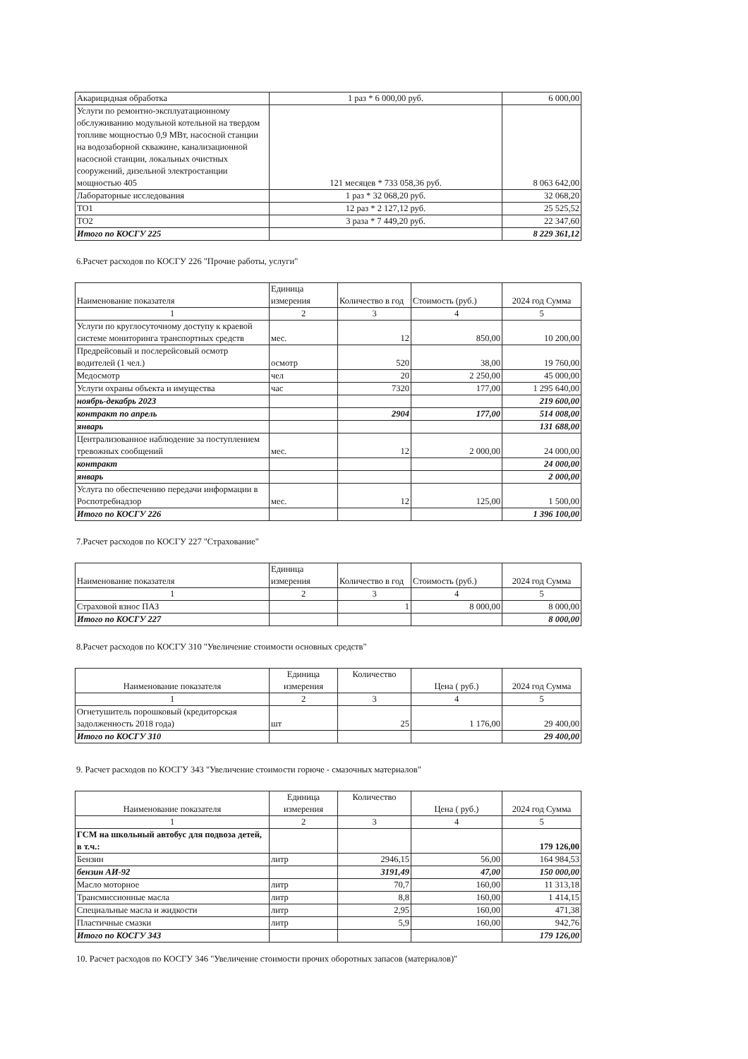| Акарицидная обработка | 1 раз * 6 000,00 руб. | 6 000,00 |
| Услуги по ремонтно-эксплуатационному обслуживанию модульной котельной на твердом топливе мощностью 0,9 МВт, насосной станции на водозаборной скважине, канализационной насосной станции, локальных очистных сооружений, дизельной электростанции мощностью 405 | 121 месяцев * 733 058,36 руб. | 8 063 642,00 |
| Лабораторные исследования | 1 раз * 32 068,20 руб. | 32 068,20 |
| ТО1 | 12 раз * 2 127,12 руб. | 25 525,52 |
| ТО2 | 3 раза * 7 449,20 руб. | 22 347,60 |
| Итого по КОСГУ 225 | | 8 229 361,12 |
6.Расчет расходов по КОСГУ 226 "Прочие работы, услуги"
| Наименование показателя | Единица измерения | Количество в год | Стоимость (руб.) | 2024 год Сумма |
| --- | --- | --- | --- | --- |
| 1 | 2 | 3 | 4 | 5 |
| Услуги по круглосуточному доступу к краевой системе мониторинга транспортных средств | мес. | 12 | 850,00 | 10 200,00 |
| Предрейсовый и послерейсовый осмотр водителей (1 чел.) | осмотр | 520 | 38,00 | 19 760,00 |
| Медосмотр | чел | 20 | 2 250,00 | 45 000,00 |
| Услуги охраны объекта и имущества | час | 7320 | 177,00 | 1 295 640,00 |
| ноябрь-декабрь 2023 | | | | 219 600,00 |
| контракт по апрель | | 2904 | 177,00 | 514 008,00 |
| январь | | | | 131 688,00 |
| Централизованное наблюдение за поступлением тревожных сообщений | мес. | 12 | 2 000,00 | 24 000,00 |
| контракт | | | | 24 000,00 |
| январь | | | | 2 000,00 |
| Услуга по обеспечению передачи информации в Роспотребнадзор | мес. | 12 | 125,00 | 1 500,00 |
| Итого по КОСГУ 226 | | | | 1 396 100,00 |
7.Расчет расходов по КОСГУ 227 "Страхование"
| Наименование показателя | Единица измерения | Количество в год | Стоимость (руб.) | 2024 год Сумма |
| --- | --- | --- | --- | --- |
| 1 | 2 | 3 | 4 | 5 |
| Страховой взнос ПАЗ | | 1 | 8 000,00 | 8 000,00 |
| Итого по КОСГУ 227 | | | | 8 000,00 |
8.Расчет расходов по КОСГУ 310 "Увеличение стоимости основных средств"
| Наименование показателя | Единица измерения | Количество | Цена ( руб.) | 2024 год Сумма |
| --- | --- | --- | --- | --- |
| 1 | 2 | 3 | 4 | 5 |
| Огнетушитель порошковый (кредиторская задолженность 2018 года) | шт | 25 | 1 176,00 | 29 400,00 |
| Итого по КОСГУ 310 | | | | 29 400,00 |
9. Расчет расходов по КОСГУ 343 "Увеличение стоимости горюче - смазочных материалов"
| Наименование показателя | Единица измерения | Количество | Цена ( руб.) | 2024 год Сумма |
| --- | --- | --- | --- | --- |
| 1 | 2 | 3 | 4 | 5 |
| ГСМ на школьный автобус для подвоза детей, в т.ч.: | | | | 179 126,00 |
| Бензин | литр | 2946,15 | 56,00 | 164 984,53 |
| бензин АИ-92 | | 3191,49 | 47,00 | 150 000,00 |
| Масло моторное | литр | 70,7 | 160,00 | 11 313,18 |
| Трансмиссионные масла | литр | 8,8 | 160,00 | 1 414,15 |
| Специальные масла и жидкости | литр | 2,95 | 160,00 | 471,38 |
| Пластичные смазки | литр | 5,9 | 160,00 | 942,76 |
| Итого по КОСГУ 343 | | | | 179 126,00 |
10. Расчет расходов по КОСГУ 346 "Увеличение стоимости прочих оборотных запасов (материалов)"